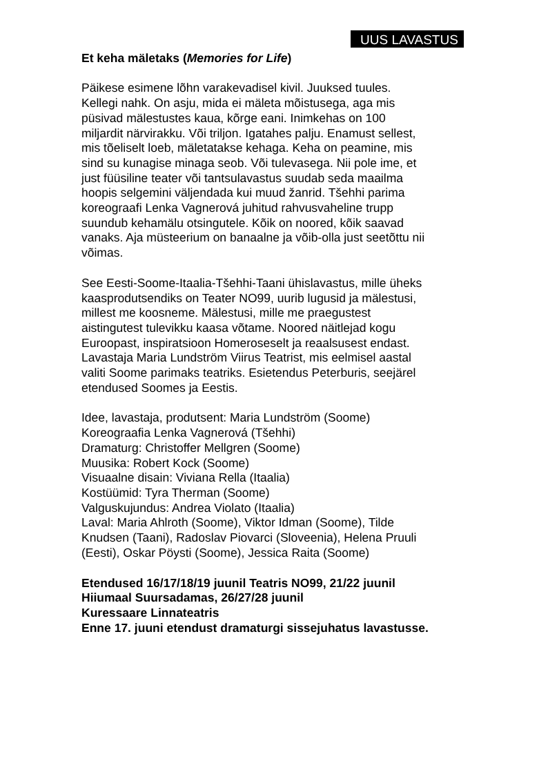UUS LAVASTUS
Et keha mäletaks (Memories for Life)
Päikese esimene lõhn varakevadisel kivil. Juuksed tuules.
Kellegi nahk. On asju, mida ei mäleta mõistusega, aga mis
püsivad mälestustes kaua, kõrge eani. Inimkehas on 100
miljardit närvirakku. Või triljon. Igatahes palju. Enamust sellest,
mis tõeliselt loeb, mäletatakse kehaga. Keha on peamine, mis
sind su kunagise minaga seob. Või tulevasega. Nii pole ime, et
just füüsiline teater või tantsulavastus suudab seda maailma
hoopis selgemini väljendada kui muud žanrid. Tšehhi parima
koreograafi Lenka Vagnerová juhitud rahvusvaheline trupp
suundub kehamälu otsingutele. Kõik on noored, kõik saavad
vanaks. Aja müsteerium on banaalne ja võib-olla just seetõttu nii
võimas.
See Eesti-Soome-Itaalia-Tšehhi-Taani ühislavastus, mille üheks
kaasprodutsendiks on Teater NO99, uurib lugusid ja mälestusi,
millest me koosneme. Mälestusi, mille me praegustest
aistingutest tulevikku kaasa võtame. Noored näitlejad kogu
Euroopast, inspiratsioon Homeroseselt ja reaalsusest endast.
Lavastaja Maria Lundström Viirus Teatrist, mis eelmisel aastal
valiti Soome parimaks teatriks. Esietendus Peterburis, seejärel
etendused Soomes ja Eestis.
Idee, lavastaja, produtsent: Maria Lundström (Soome)
Koreograafia Lenka Vagnerová (Tšehhi)
Dramaturg: Christoffer Mellgren (Soome)
Muusika: Robert Kock (Soome)
Visuaalne disain: Viviana Rella (Itaalia)
Kostüümid: Tyra Therman (Soome)
Valguskujundus: Andrea Violato (Itaalia)
Laval: Maria Ahlroth (Soome), Viktor Idman (Soome), Tilde
Knudsen (Taani), Radoslav Piovarci (Sloveenia), Helena Pruuli
(Eesti), Oskar Pöysti (Soome), Jessica Raita (Soome)
Etendused 16/17/18/19 juunil Teatris NO99, 21/22 juunil
Hiiumaal Suursadamas, 26/27/28 juunil
Kuressaare Linnateatris
Enne 17. juuni etendust dramaturgi sissejuhatus lavastusse.